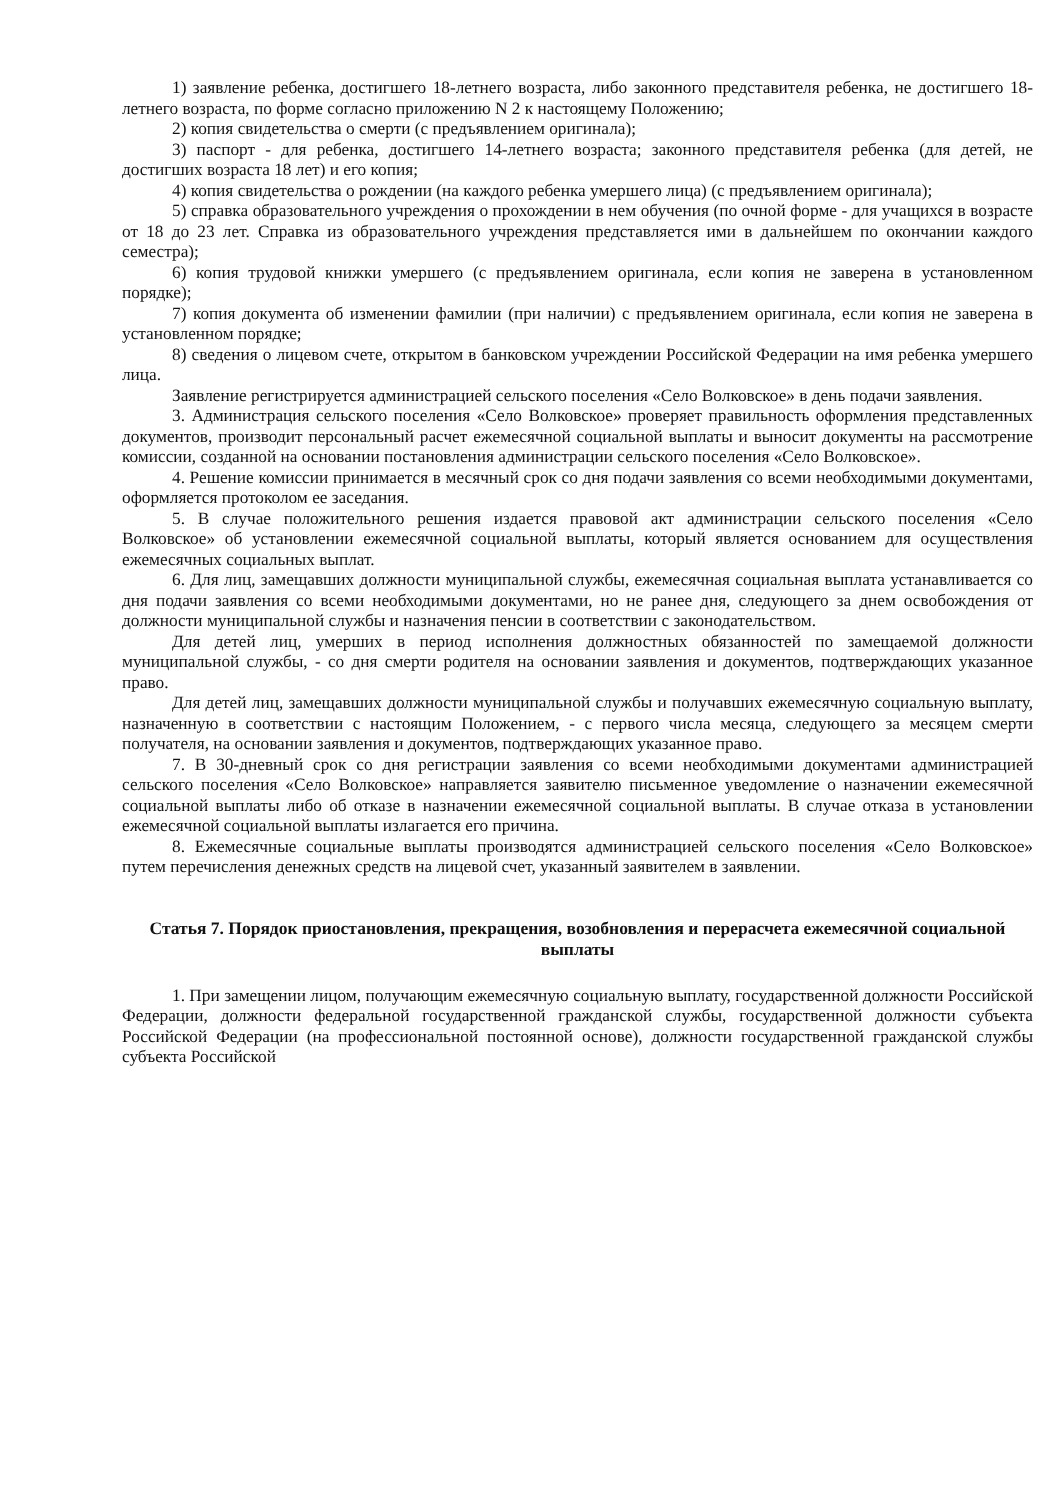1) заявление ребенка, достигшего 18-летнего возраста, либо законного представителя ребенка, не достигшего 18-летнего возраста, по форме согласно приложению N 2 к настоящему Положению;
2) копия свидетельства о смерти (с предъявлением оригинала);
3) паспорт - для ребенка, достигшего 14-летнего возраста; законного представителя ребенка (для детей, не достигших возраста 18 лет) и его копия;
4) копия свидетельства о рождении (на каждого ребенка умершего лица) (с предъявлением оригинала);
5) справка образовательного учреждения о прохождении в нем обучения (по очной форме - для учащихся в возрасте от 18 до 23 лет. Справка из образовательного учреждения представляется ими в дальнейшем по окончании каждого семестра);
6) копия трудовой книжки умершего (с предъявлением оригинала, если копия не заверена в установленном порядке);
7) копия документа об изменении фамилии (при наличии) с предъявлением оригинала, если копия не заверена в установленном порядке;
8) сведения о лицевом счете, открытом в банковском учреждении Российской Федерации на имя ребенка умершего лица.
Заявление регистрируется администрацией сельского поселения «Село Волковское» в день подачи заявления.
3. Администрация сельского поселения «Село Волковское» проверяет правильность оформления представленных документов, производит персональный расчет ежемесячной социальной выплаты и выносит документы на рассмотрение комиссии, созданной на основании постановления администрации сельского поселения «Село Волковское».
4. Решение комиссии принимается в месячный срок со дня подачи заявления со всеми необходимыми документами, оформляется протоколом ее заседания.
5. В случае положительного решения издается правовой акт администрации сельского поселения «Село Волковское» об установлении ежемесячной социальной выплаты, который является основанием для осуществления ежемесячных социальных выплат.
6. Для лиц, замещавших должности муниципальной службы, ежемесячная социальная выплата устанавливается со дня подачи заявления со всеми необходимыми документами, но не ранее дня, следующего за днем освобождения от должности муниципальной службы и назначения пенсии в соответствии с законодательством.
Для детей лиц, умерших в период исполнения должностных обязанностей по замещаемой должности муниципальной службы, - со дня смерти родителя на основании заявления и документов, подтверждающих указанное право.
Для детей лиц, замещавших должности муниципальной службы и получавших ежемесячную социальную выплату, назначенную в соответствии с настоящим Положением, - с первого числа месяца, следующего за месяцем смерти получателя, на основании заявления и документов, подтверждающих указанное право.
7. В 30-дневный срок со дня регистрации заявления со всеми необходимыми документами администрацией сельского поселения «Село Волковское» направляется заявителю письменное уведомление о назначении ежемесячной социальной выплаты либо об отказе в назначении ежемесячной социальной выплаты. В случае отказа в установлении ежемесячной социальной выплаты излагается его причина.
8. Ежемесячные социальные выплаты производятся администрацией сельского поселения «Село Волковское» путем перечисления денежных средств на лицевой счет, указанный заявителем в заявлении.
Статья 7. Порядок приостановления, прекращения, возобновления и перерасчета ежемесячной социальной выплаты
1. При замещении лицом, получающим ежемесячную социальную выплату, государственной должности Российской Федерации, должности федеральной государственной гражданской службы, государственной должности субъекта Российской Федерации (на профессиональной постоянной основе), должности государственной гражданской службы субъекта Российской